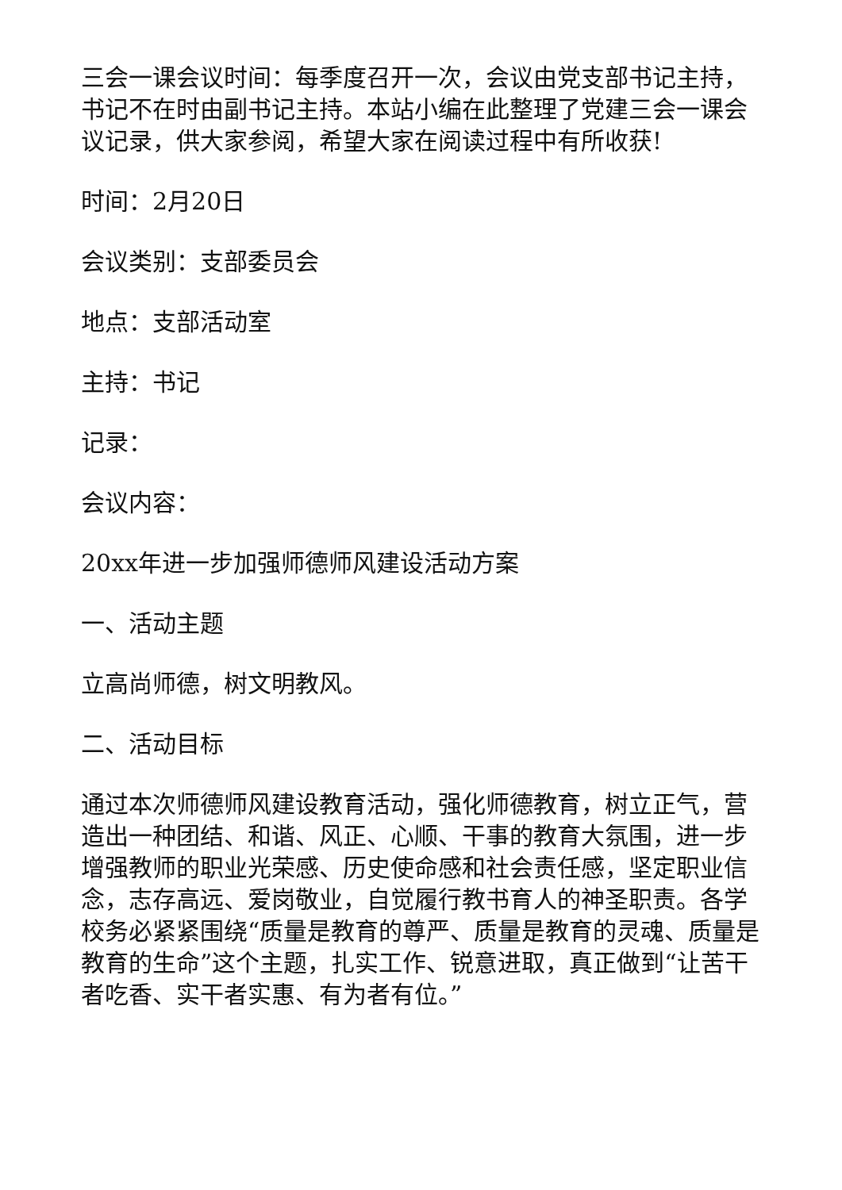三会一课会议时间：每季度召开一次，会议由党支部书记主持，书记不在时由副书记主持。本站小编在此整理了党建三会一课会议记录，供大家参阅，希望大家在阅读过程中有所收获!
时间：2月20日
会议类别：支部委员会
地点：支部活动室
主持：书记
记录：
会议内容：
20xx年进一步加强师德师风建设活动方案
一、活动主题
立高尚师德，树文明教风。
二、活动目标
通过本次师德师风建设教育活动，强化师德教育，树立正气，营造出一种团结、和谐、风正、心顺、干事的教育大氛围，进一步增强教师的职业光荣感、历史使命感和社会责任感，坚定职业信念，志存高远、爱岗敬业，自觉履行教书育人的神圣职责。各学校务必紧紧围绕“质量是教育的尊严、质量是教育的灵魂、质量是教育的生命”这个主题，扎实工作、锐意进取，真正做到“让苦干者吃香、实干者实惠、有为者有位。”